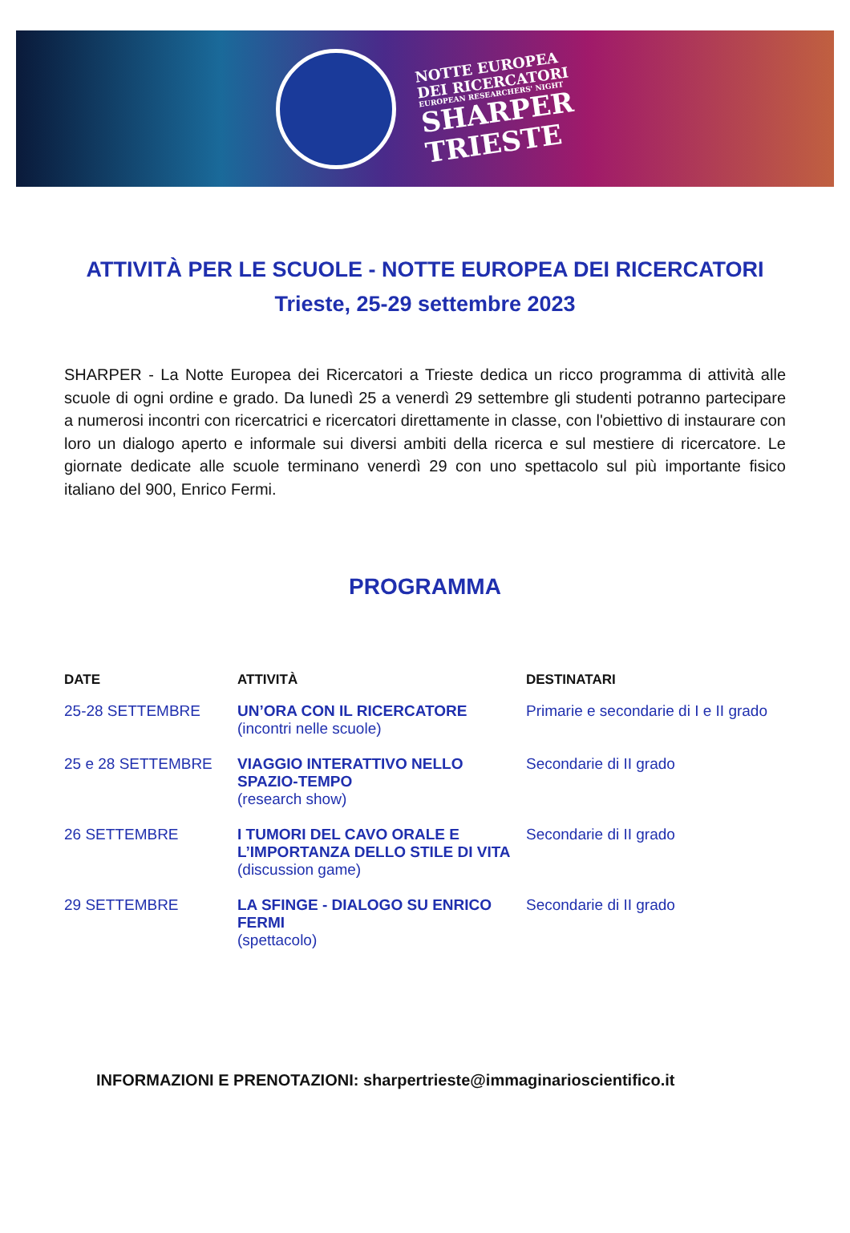NOTTE EUROPEA
DEI RICERCATORI
EUROPEAN RESEARCHERS' NIGHT
SHARPER
TRIESTE
ATTIVITÀ PER LE SCUOLE - NOTTE EUROPEA DEI RICERCATORI
Trieste, 25-29 settembre 2023
SHARPER - La Notte Europea dei Ricercatori a Trieste dedica un ricco programma di attività alle scuole di ogni ordine e grado. Da lunedì 25 a venerdì 29 settembre gli studenti potranno partecipare a numerosi incontri con ricercatrici e ricercatori direttamente in classe, con l'obiettivo di instaurare con loro un dialogo aperto e informale sui diversi ambiti della ricerca e sul mestiere di ricercatore. Le giornate dedicate alle scuole terminano venerdì 29 con uno spettacolo sul più importante fisico italiano del 900, Enrico Fermi.
PROGRAMMA
| DATE | ATTIVITÀ | DESTINATARI |
| --- | --- | --- |
| 25-28 SETTEMBRE | UN’ORA CON IL RICERCATORE (incontri nelle scuole) | Primarie e secondarie di I e II grado |
| 25 e 28 SETTEMBRE | VIAGGIO INTERATTIVO NELLO SPAZIO-TEMPO (research show) | Secondarie di II grado |
| 26 SETTEMBRE | I TUMORI DEL CAVO ORALE E L’IMPORTANZA DELLO STILE DI VITA (discussion game) | Secondarie di II grado |
| 29 SETTEMBRE | LA SFINGE - DIALOGO SU ENRICO FERMI (spettacolo) | Secondarie di II grado |
INFORMAZIONI E PRENOTAZIONI: sharpertrieste@immaginarioscientifico.it